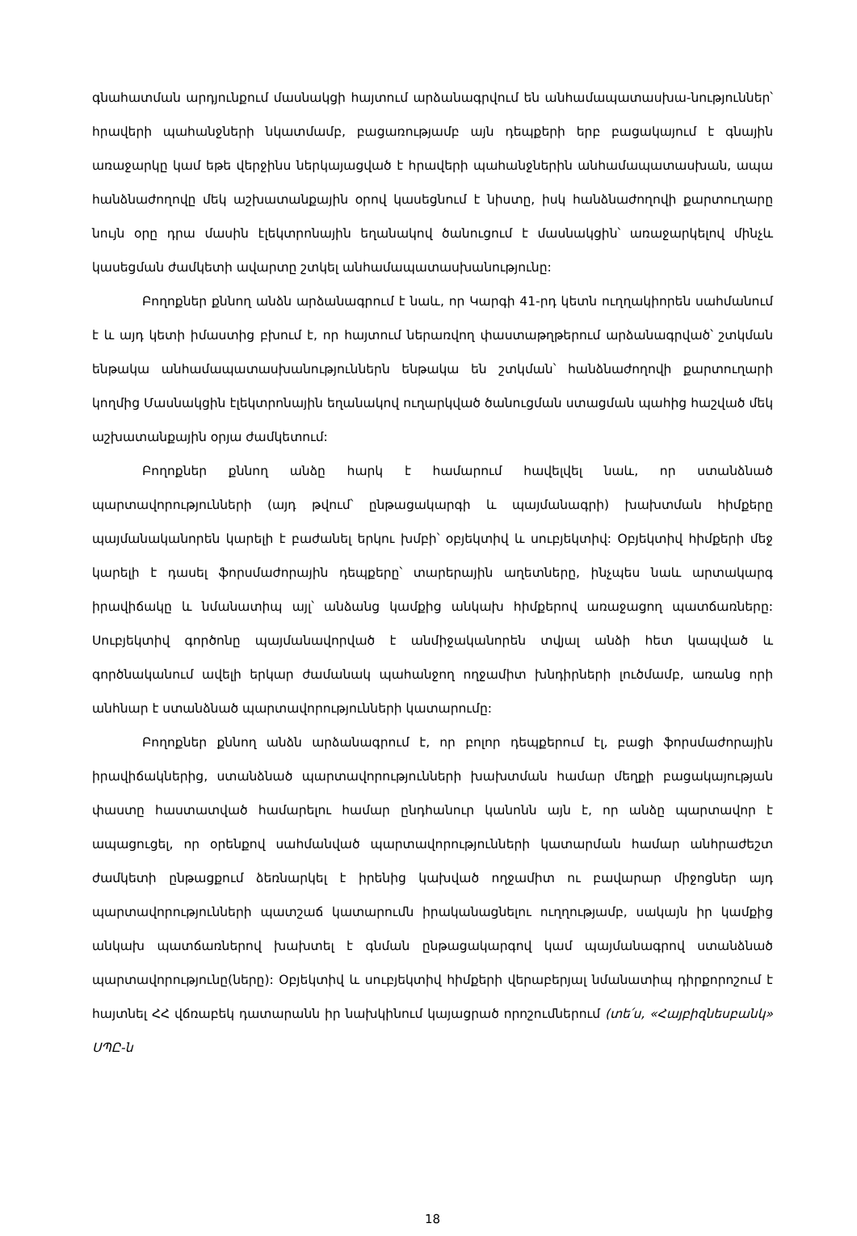գնահատման արդյունքում մասնակցի հայտում արձանագրվում են անհամապատասխա-նություններ՝ հրավերի պահանջների նկատմամբ, բացառությամբ այն դեպքերի երբ բացակայում է գնային առաջարկը կամ եթե վերջինս ներկայացված է հրավերի պահանջներին անհամապատասխան, ապա հանձնաժողովը մեկ աշխատանքային օրով կասեցնում է նիստը, իսկ հանձնաժողովի քարտուղարը նույն օրը դրա մասին էլեկտրոնային եղանակով ծանուցում է մասնակցին՝ առաջարկելով մինչև կասեցման ժամկետի ավարտը շտկել անհամապատասխանությունը:
Բողոքներ քննող անձն արձանագրում է նաև, որ Կարգի 41-րդ կետն ուղղակիորեն սահմանում է և այդ կետի իմաստից բխում է, որ հայտում ներառվող փաստաթղթերում արձանագրված՝ շտկման ենթակա անհամապատասխանություններն ենթակա են շտկման՝ հանձնաժողովի քարտուղարի կողմից Մասնակցին էլեկտրոնային եղանակով ուղարկված ծանուցման ստացման պահից հաշված մեկ աշխատանքային օրյա ժամկետում:
Բողոքներ քննող անձը հարկ է համարում հավելվել նաև, որ ստանձնած պարտավորությունների (այդ թվում՝ ընթացակարգի և պայմանագրի) խախտման հիմքերը պայմանականորեն կարելի է բաժանել երկու խմբի՝ օբյեկտիվ և սուբյեկտիվ: Օբյեկտիվ հիմքերի մեջ կարելի է դասել ֆորսմաժորային դեպքերը՝ տարերային աղետները, ինչպես նաև արտակարգ իրավիճակը և նմանատիպ այլ՝ անձանց կամքից անկախ հիմքերով առաջացող պատճառները: Սուբյեկտիվ գործոնը պայմանավորված է անմիջականորեն տվյալ անձի հետ կապված և գործնականում ավելի երկար ժամանակ պահանջող ողջամիտ խնդիրների լուծմամբ, առանց որի անհնար է ստանձնած պարտավորությունների կատարումը:
Բողոքներ քննող անձն արձանագրում է, որ բոլոր դեպքերում էլ, բացի ֆորսմաժորային իրավիճակներից, ստանձնած պարտավորությունների խախտման համար մեղքի բացակայության փաստը հաստատված համարելու համար ընդհանուր կանոնն այն է, որ անձը պարտավոր է ապացուցել, որ օրենքով սահմանված պարտավորությունների կատարման համար անհրաժեշտ ժամկետի ընթացքում ձեռնարկել է իրենից կախված ողջամիտ ու բավարար միջոցներ այդ պարտավորությունների պատշաճ կատարումն իրականացնելու ուղղությամբ, սակայն իր կամքից անկախ պատճառներով խախտել է գնման ընթացակարգով կամ պայմանագրով ստանձնած պարտավորությունը(ները): Օբյեկտիվ և սուբյեկտիվ հիմքերի վերաբերյալ նմանատիպ դիրքորոշում է հայտնել ՀՀ վճռաբեկ դատարանն իր նախկինում կայացրած որոշումներում (տե՛ս, «Հայբիզնեսբանկ» ՍՊԸ-ն
18